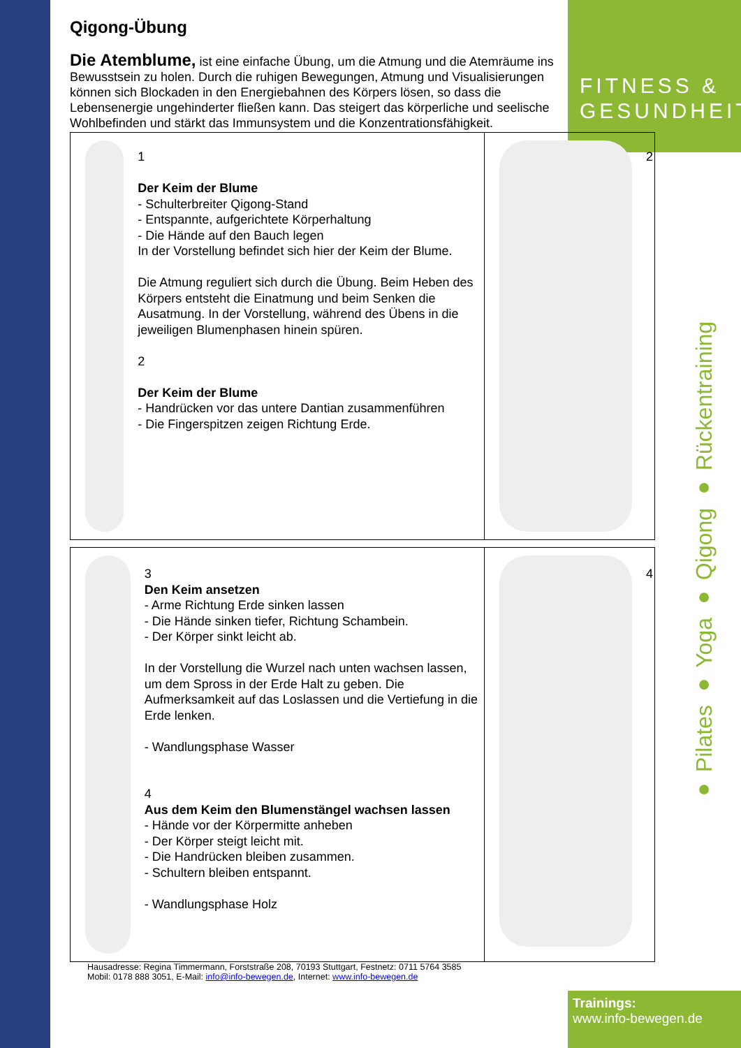FITNESS &
GESUNDHEIT
● Pilates ● Yoga ● Qigong ● Rückentraining
Qigong-Übung
Die Atemblume, ist eine einfache Übung, um die Atmung und die Atemräume ins Bewusstsein zu holen. Durch die ruhigen Bewegungen, Atmung und Visualisierungen können sich Blockaden in den Energiebahnen des Körpers lösen, so dass die Lebensenergie ungehinderter fließen kann. Das steigert das körperliche und seelische Wohlbefinden und stärkt das Immunsystem und die Konzentrationsfähigkeit.
| 1 Der Keim der Blume - Schulterbreiter Qigong-Stand - Entspannte, aufgerichtete Körperhaltung - Die Hände auf den Bauch legen In der Vorstellung befindet sich hier der Keim der Blume. Die Atmung reguliert sich durch die Übung. Beim Heben des Körpers entsteht die Einatmung und beim Senken die Ausatmung. In der Vorstellung, während des Übens in die jeweiligen Blumenphasen hinein spüren. 2 Der Keim der Blume - Handrücken vor das untere Dantian zusammenführen - Die Fingerspitzen zeigen Richtung Erde. | 2 |
| 3 Den Keim ansetzen - Arme Richtung Erde sinken lassen - Die Hände sinken tiefer, Richtung Schambein. - Der Körper sinkt leicht ab. In der Vorstellung die Wurzel nach unten wachsen lassen, um dem Spross in der Erde Halt zu geben. Die Aufmerksamkeit auf das Loslassen und die Vertiefung in die Erde lenken. - Wandlungsphase Wasser 4 Aus dem Keim den Blumenstängel wachsen lassen - Hände vor der Körpermitte anheben - Der Körper steigt leicht mit. - Die Handrücken bleiben zusammen. - Schultern bleiben entspannt. - Wandlungsphase Holz | 4 |
Hausadresse: Regina Timmermann, Forststraße 208, 70193 Stuttgart, Festnetz: 0711 5764 3585
Mobil: 0178 888 3051, E-Mail: info@info-bewegen.de, Internet: www.info-bewegen.de
Trainings:
www.info-bewegen.de